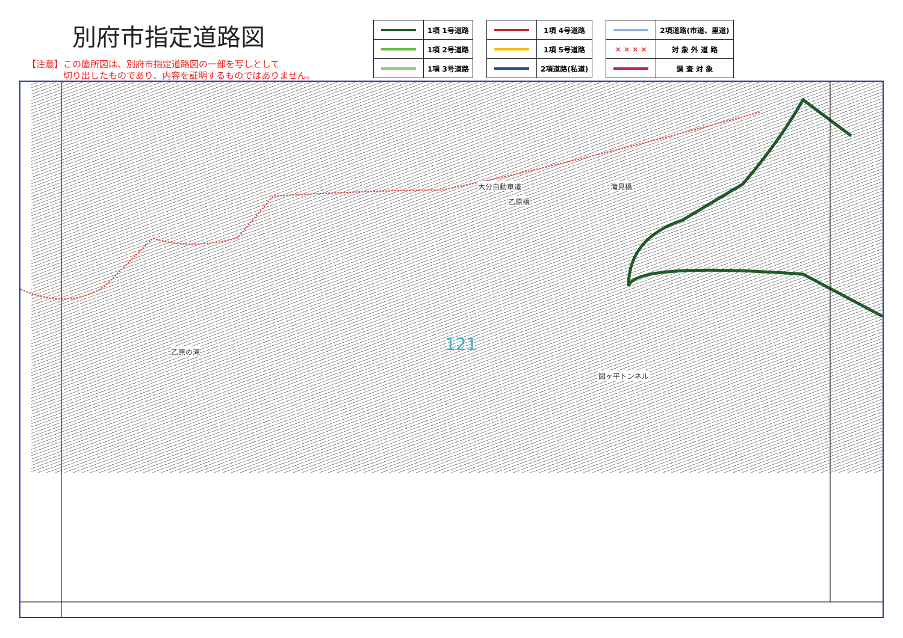別府市指定道路図
【注意】この箇所図は、別府市指定道路図の一部を写しとして
　　　　切り出したものであり、内容を証明するものではありません。
| | 1項 1号道路 |
| | 1項 2号道路 |
| | 1項 3号道路 |
| | 1項 4号道路 |
| | 1項 5号道路 |
| | 2項道路(私道) |
| | 2項道路(市道、里道) |
| × × × × | 対 象 外 道 路 |
| | 調 査 対 象 |
大分自動車道
乙原橋
滝見橋
乙原の滝 121
図ヶ平トンネル